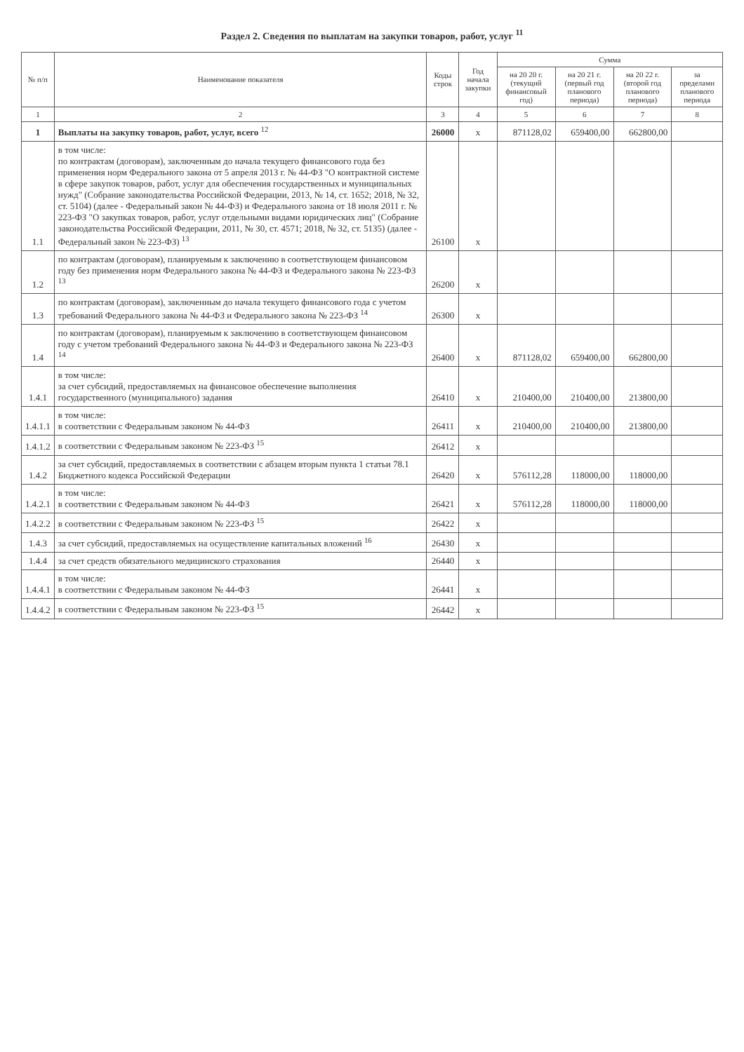Раздел 2. Сведения по выплатам на закупки товаров, работ, услуг <sup>11</sup>
| № п/п | Наименование показателя | Коды строк | Год начала закупки | Сумма | | | |
| --- | --- | --- | --- | --- | --- | --- | --- |
| | | | | на 20 20 г. (текущий финансовый год) | на 20 21 г. (первый год планового периода) | на 20 22 г. (второй год планового периода) | за пределами планового периода |
| 1 | 2 | 3 | 4 | 5 | 6 | 7 | 8 |
| 1 | Выплаты на закупку товаров, работ, услуг, всего <sup>12</sup> | 26000 | x | 871128,02 | 659400,00 | 662800,00 | |
| 1.1 | в том числе: по контрактам (договорам), заключенным до начала текущего финансового года без применения норм Федерального закона от 5 апреля 2013 г. № 44-ФЗ "О контрактной системе в сфере закупок товаров, работ, услуг для обеспечения государственных и муниципальных нужд" (Собрание законодательства Российской Федерации, 2013, № 14, ст. 1652; 2018, № 32, ст. 5104) (далее - Федеральный закон № 44-ФЗ) и Федерального закона от 18 июля 2011 г. № 223-ФЗ "О закупках товаров, работ, услуг отдельными видами юридических лиц" (Собрание законодательства Российской Федерации, 2011, № 30, ст. 4571; 2018, № 32, ст. 5135) (далее - Федеральный закон № 223-ФЗ) <sup>13</sup> | 26100 | x | | | | |
| 1.2 | по контрактам (договорам), планируемым к заключению в соответствующем финансовом году без применения норм Федерального закона № 44-ФЗ и Федерального закона № 223-ФЗ <sup>13</sup> | 26200 | x | | | | |
| 1.3 | по контрактам (договорам), заключенным до начала текущего финансового года с учетом требований Федерального закона № 44-ФЗ и Федерального закона № 223-ФЗ <sup>14</sup> | 26300 | x | | | | |
| 1.4 | по контрактам (договорам), планируемым к заключению в соответствующем финансовом году с учетом требований Федерального закона № 44-ФЗ и Федерального закона № 223-ФЗ <sup>14</sup> | 26400 | x | 871128,02 | 659400,00 | 662800,00 | |
| 1.4.1 | в том числе: за счет субсидий, предоставляемых на финансовое обеспечение выполнения государственного (муниципального) задания | 26410 | x | 210400,00 | 210400,00 | 213800,00 | |
| 1.4.1.1 | в том числе: в соответствии с Федеральным законом № 44-ФЗ | 26411 | x | 210400,00 | 210400,00 | 213800,00 | |
| 1.4.1.2 | в соответствии с Федеральным законом № 223-ФЗ <sup>15</sup> | 26412 | x | | | | |
| 1.4.2 | за счет субсидий, предоставляемых в соответствии с абзацем вторым пункта 1 статьи 78.1 Бюджетного кодекса Российской Федерации | 26420 | x | 576112,28 | 118000,00 | 118000,00 | |
| 1.4.2.1 | в том числе: в соответствии с Федеральным законом № 44-ФЗ | 26421 | x | 576112,28 | 118000,00 | 118000,00 | |
| 1.4.2.2 | в соответствии с Федеральным законом № 223-ФЗ <sup>15</sup> | 26422 | x | | | | |
| 1.4.3 | за счет субсидий, предоставляемых на осуществление капитальных вложений <sup>16</sup> | 26430 | x | | | | |
| 1.4.4 | за счет средств обязательного медицинского страхования | 26440 | x | | | | |
| 1.4.4.1 | в том числе: в соответствии с Федеральным законом № 44-ФЗ | 26441 | x | | | | |
| 1.4.4.2 | в соответствии с Федеральным законом № 223-ФЗ <sup>15</sup> | 26442 | x | | | | |